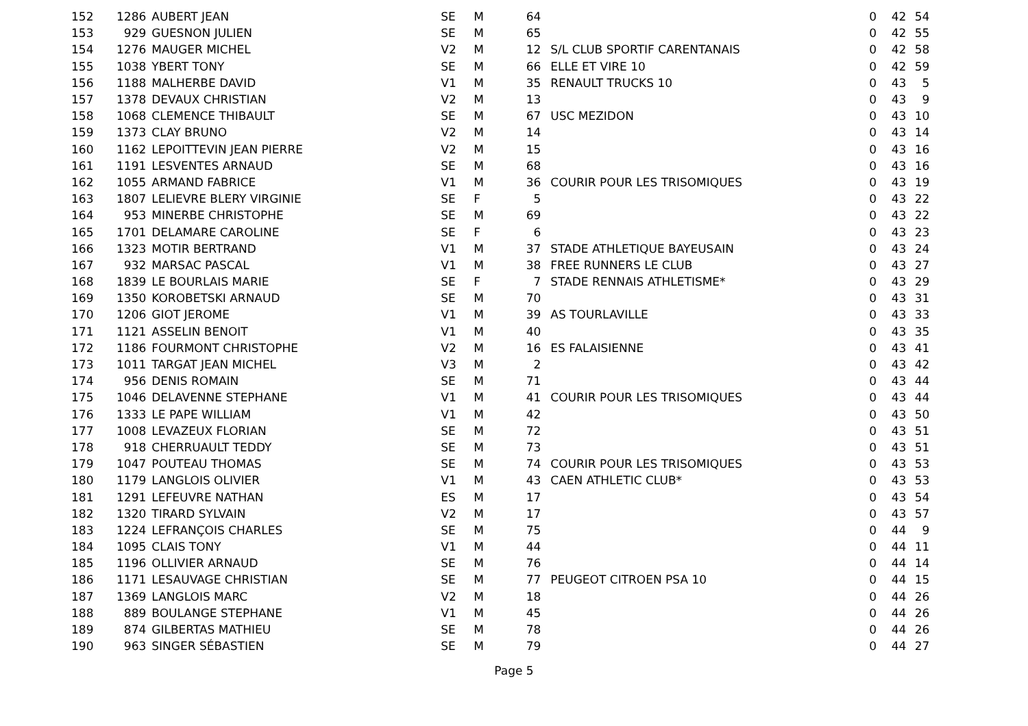| 152 | 1286 | AUBERT JEAN | SE | M | 64 | | 0 | 42 | 54 |
| 153 | 929 | GUESNON JULIEN | SE | M | 65 | | 0 | 42 | 55 |
| 154 | 1276 | MAUGER MICHEL | V2 | M | 12 | S/L CLUB SPORTIF CARENTANAIS | 0 | 42 | 58 |
| 155 | 1038 | YBERT TONY | SE | M | 66 | ELLE ET VIRE 10 | 0 | 42 | 59 |
| 156 | 1188 | MALHERBE DAVID | V1 | M | 35 | RENAULT TRUCKS 10 | 0 | 43 | 5 |
| 157 | 1378 | DEVAUX CHRISTIAN | V2 | M | 13 | | 0 | 43 | 9 |
| 158 | 1068 | CLEMENCE THIBAULT | SE | M | 67 | USC MEZIDON | 0 | 43 | 10 |
| 159 | 1373 | CLAY BRUNO | V2 | M | 14 | | 0 | 43 | 14 |
| 160 | 1162 | LEPOITTEVIN JEAN PIERRE | V2 | M | 15 | | 0 | 43 | 16 |
| 161 | 1191 | LESVENTES ARNAUD | SE | M | 68 | | 0 | 43 | 16 |
| 162 | 1055 | ARMAND FABRICE | V1 | M | 36 | COURIR POUR LES TRISOMIQUES | 0 | 43 | 19 |
| 163 | 1807 | LELIEVRE BLERY VIRGINIE | SE | F | 5 | | 0 | 43 | 22 |
| 164 | 953 | MINERBE CHRISTOPHE | SE | M | 69 | | 0 | 43 | 22 |
| 165 | 1701 | DELAMARE CAROLINE | SE | F | 6 | | 0 | 43 | 23 |
| 166 | 1323 | MOTIR BERTRAND | V1 | M | 37 | STADE ATHLETIQUE BAYEUSAIN | 0 | 43 | 24 |
| 167 | 932 | MARSAC PASCAL | V1 | M | 38 | FREE RUNNERS LE CLUB | 0 | 43 | 27 |
| 168 | 1839 | LE BOURLAIS MARIE | SE | F | 7 | STADE RENNAIS ATHLETISME* | 0 | 43 | 29 |
| 169 | 1350 | KOROBETSKI ARNAUD | SE | M | 70 | | 0 | 43 | 31 |
| 170 | 1206 | GIOT JEROME | V1 | M | 39 | AS TOURLAVILLE | 0 | 43 | 33 |
| 171 | 1121 | ASSELIN BENOIT | V1 | M | 40 | | 0 | 43 | 35 |
| 172 | 1186 | FOURMONT CHRISTOPHE | V2 | M | 16 | ES FALAISIENNE | 0 | 43 | 41 |
| 173 | 1011 | TARGAT JEAN MICHEL | V3 | M | 2 | | 0 | 43 | 42 |
| 174 | 956 | DENIS ROMAIN | SE | M | 71 | | 0 | 43 | 44 |
| 175 | 1046 | DELAVENNE STEPHANE | V1 | M | 41 | COURIR POUR LES TRISOMIQUES | 0 | 43 | 44 |
| 176 | 1333 | LE PAPE WILLIAM | V1 | M | 42 | | 0 | 43 | 50 |
| 177 | 1008 | LEVAZEUX FLORIAN | SE | M | 72 | | 0 | 43 | 51 |
| 178 | 918 | CHERRUAULT TEDDY | SE | M | 73 | | 0 | 43 | 51 |
| 179 | 1047 | POUTEAU THOMAS | SE | M | 74 | COURIR POUR LES TRISOMIQUES | 0 | 43 | 53 |
| 180 | 1179 | LANGLOIS OLIVIER | V1 | M | 43 | CAEN ATHLETIC CLUB* | 0 | 43 | 53 |
| 181 | 1291 | LEFEUVRE NATHAN | ES | M | 17 | | 0 | 43 | 54 |
| 182 | 1320 | TIRARD SYLVAIN | V2 | M | 17 | | 0 | 43 | 57 |
| 183 | 1224 | LEFRANÇOIS CHARLES | SE | M | 75 | | 0 | 44 | 9 |
| 184 | 1095 | CLAIS TONY | V1 | M | 44 | | 0 | 44 | 11 |
| 185 | 1196 | OLLIVIER ARNAUD | SE | M | 76 | | 0 | 44 | 14 |
| 186 | 1171 | LESAUVAGE CHRISTIAN | SE | M | 77 | PEUGEOT CITROEN PSA 10 | 0 | 44 | 15 |
| 187 | 1369 | LANGLOIS MARC | V2 | M | 18 | | 0 | 44 | 26 |
| 188 | 889 | BOULANGE STEPHANE | V1 | M | 45 | | 0 | 44 | 26 |
| 189 | 874 | GILBERTAS MATHIEU | SE | M | 78 | | 0 | 44 | 26 |
| 190 | 963 | SINGER SÉBASTIEN | SE | M | 79 | | 0 | 44 | 27 |
Page 5